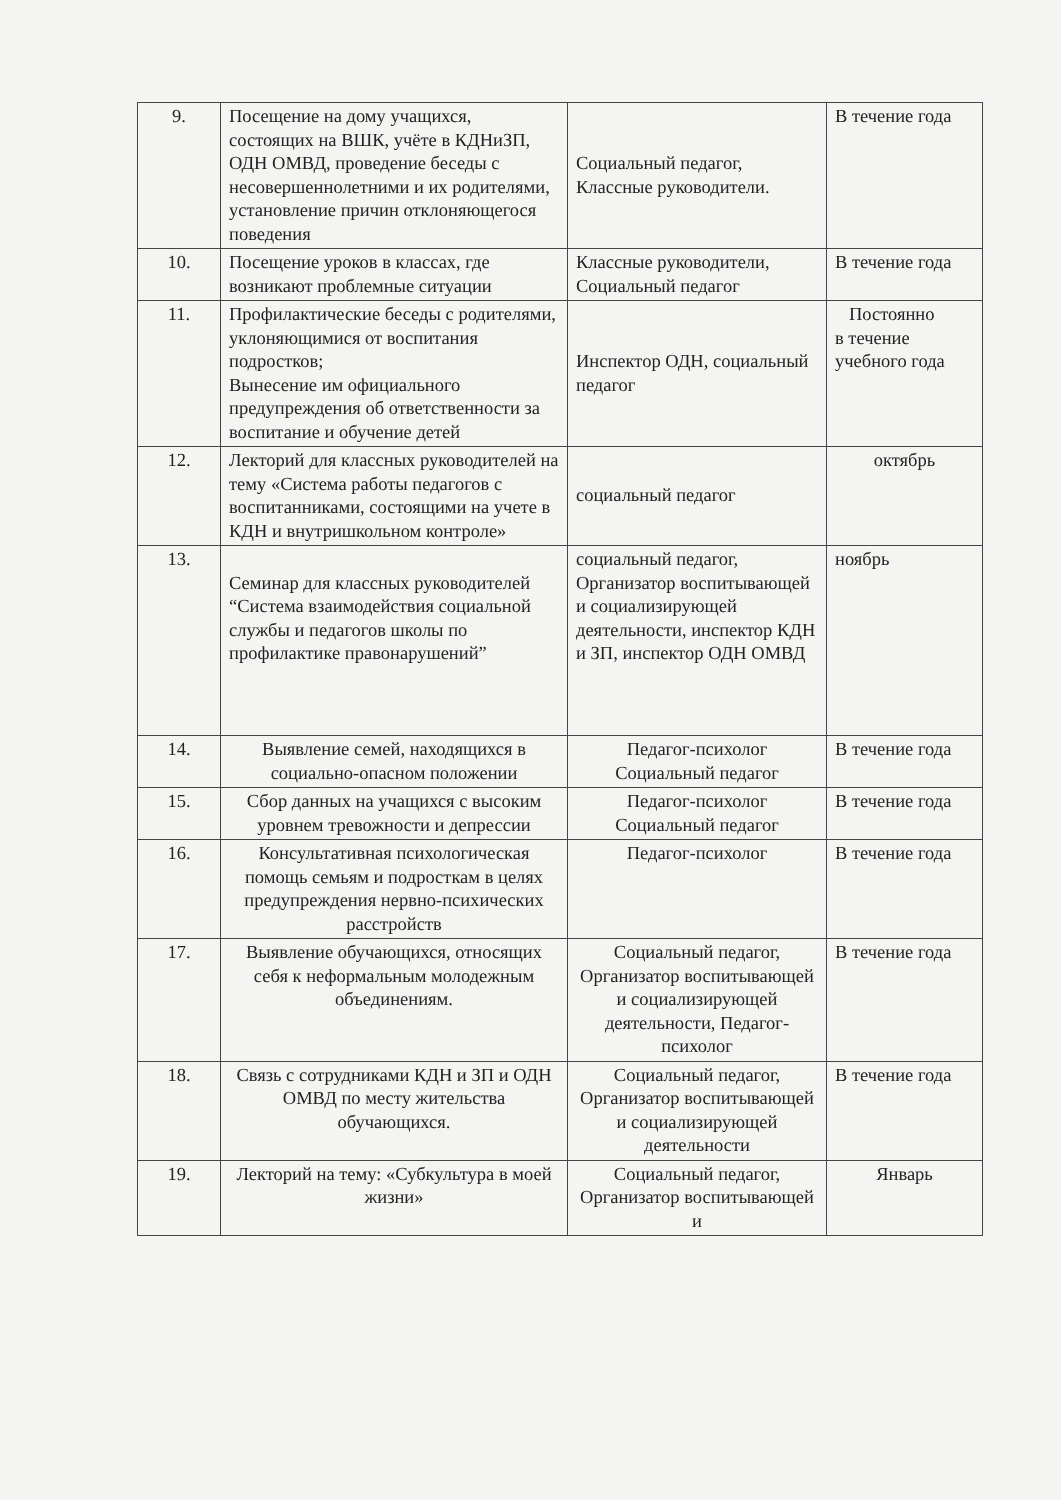| 9. | Посещение на дому учащихся, состоящих на ВШК, учёте в КДНиЗП, ОДН ОМВД, проведение беседы с несовершеннолетними и их родителями, установление причин отклоняющегося поведения | Социальный педагог, Классные руководители. | В течение года |
| 10. | Посещение уроков в классах, где возникают проблемные ситуации | Классные руководители, Социальный педагог | В течение года |
| 11. | Профилактические беседы с родителями, уклоняющимися от воспитания подростков; Вынесение им официального предупреждения об ответственности за воспитание и обучение детей | Инспектор ОДН, социальный педагог | Постоянно в течение учебного года |
| 12. | Лекторий для классных руководителей на тему «Система работы педагогов с воспитанниками, состоящими на учете в КДН и внутришкольном контроле» | социальный педагог | октябрь |
| 13. | Семинар для классных руководителей “Система взаимодействия социальной службы и педагогов школы по профилактике правонарушений” | социальный педагог, Организатор воспитывающей и социализирующей деятельности, инспектор КДН и ЗП, инспектор ОДН ОМВД | ноябрь |
| 14. | Выявление семей, находящихся в социально-опасном положении | Педагог-психолог Социальный педагог | В течение года |
| 15. | Сбор данных на учащихся с высоким уровнем тревожности и депрессии | Педагог-психолог Социальный педагог | В течение года |
| 16. | Консультативная психологическая помощь семьям и подросткам в целях предупреждения нервно-психических расстройств | Педагог-психолог | В течение года |
| 17. | Выявление обучающихся, относящих себя к неформальным молодежным объединениям. | Социальный педагог, Организатор воспитывающей и социализирующей деятельности, Педагог-психолог | В течение года |
| 18. | Связь с сотрудниками КДН и ЗП и ОДН ОМВД по месту жительства обучающихся. | Социальный педагог, Организатор воспитывающей и социализирующей деятельности | В течение года |
| 19. | Лекторий на тему: «Субкультура в моей жизни» | Социальный педагог, Организатор воспитывающей и | Январь |